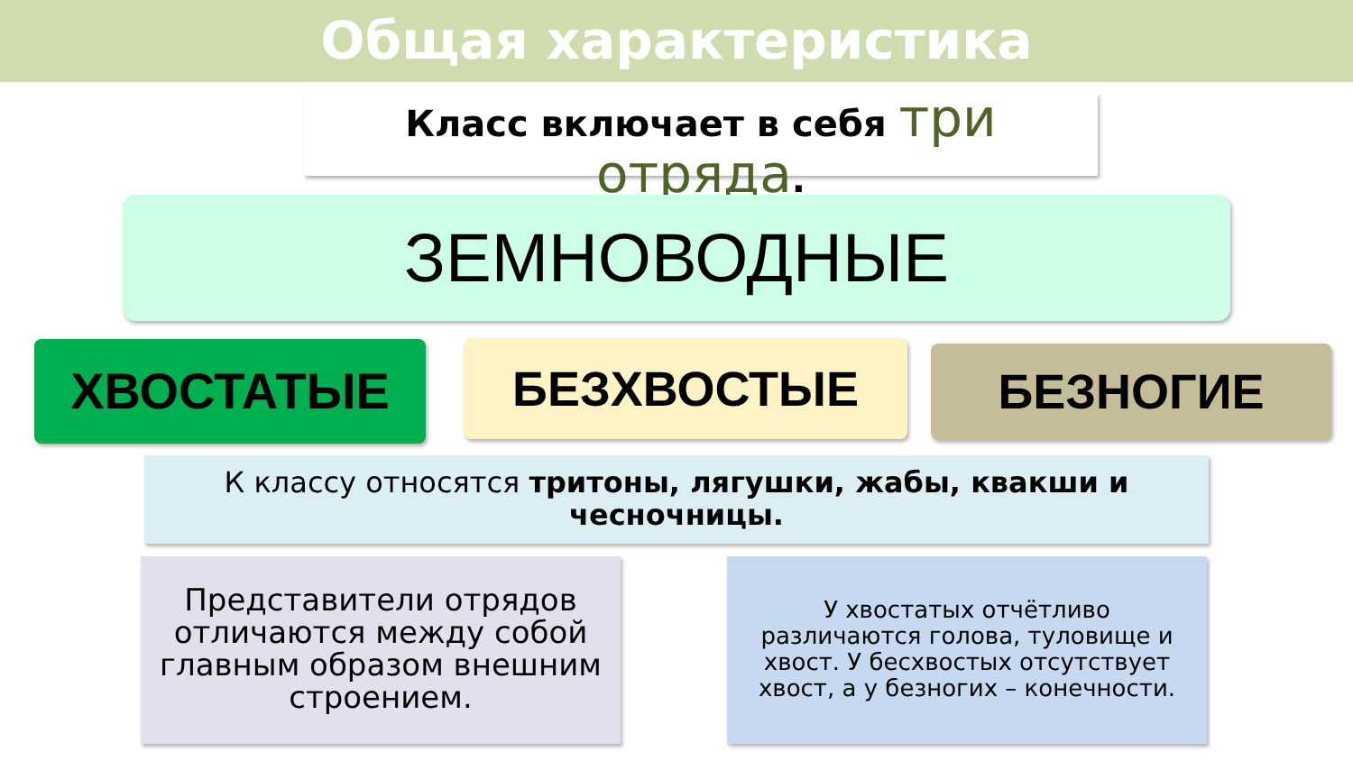Общая характеристика
Класс включает в себя три отряда.
ЗЕМНОВОДНЫЕ
ХВОСТАТЫЕ БЕЗХВОСТЫЕ БЕЗНОГИЕ
К классу относятся тритоны, лягушки, жабы, квакши и чесночницы.
Представители отрядов отличаются между собой главным образом внешним строением.
У хвостатых отчётливо различаются голова, туловище и хвост. У бесхвостых отсутствует хвост, а у безногих – конечности.